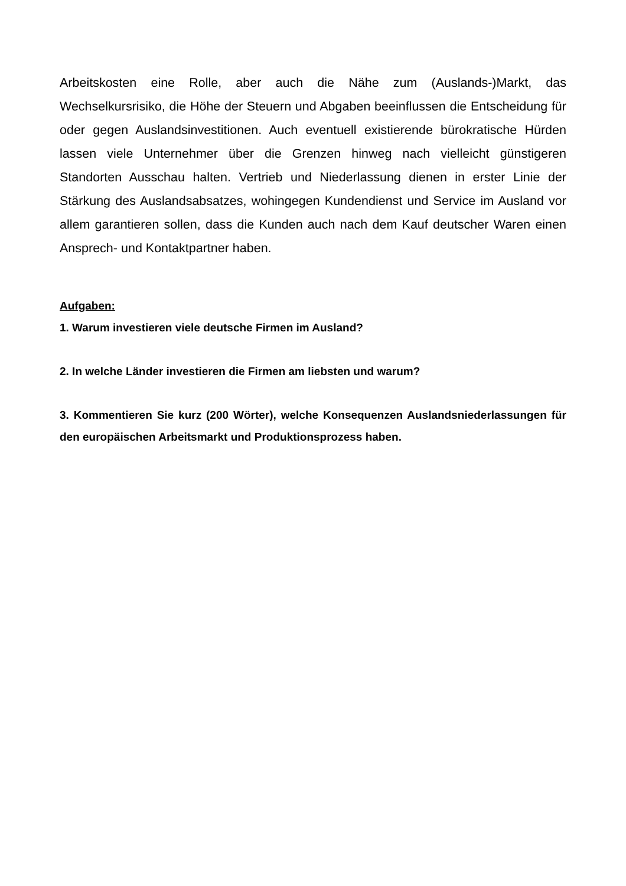Arbeitskosten eine Rolle, aber auch die Nähe zum (Auslands-)Markt, das Wechselkursrisiko, die Höhe der Steuern und Abgaben beeinflussen die Entscheidung für oder gegen Auslandsinvestitionen. Auch eventuell existierende bürokratische Hürden lassen viele Unternehmer über die Grenzen hinweg nach vielleicht günstigeren Standorten Ausschau halten. Vertrieb und Niederlassung dienen in erster Linie der Stärkung des Auslandsabsatzes, wohingegen Kundendienst und Service im Ausland vor allem garantieren sollen, dass die Kunden auch nach dem Kauf deutscher Waren einen Ansprech- und Kontaktpartner haben.
Aufgaben:
1. Warum investieren viele deutsche Firmen im Ausland?
2. In welche Länder investieren die Firmen am liebsten und warum?
3. Kommentieren Sie kurz (200 Wörter), welche Konsequenzen Auslandsniederlassungen für den europäischen Arbeitsmarkt und Produktionsprozess haben.